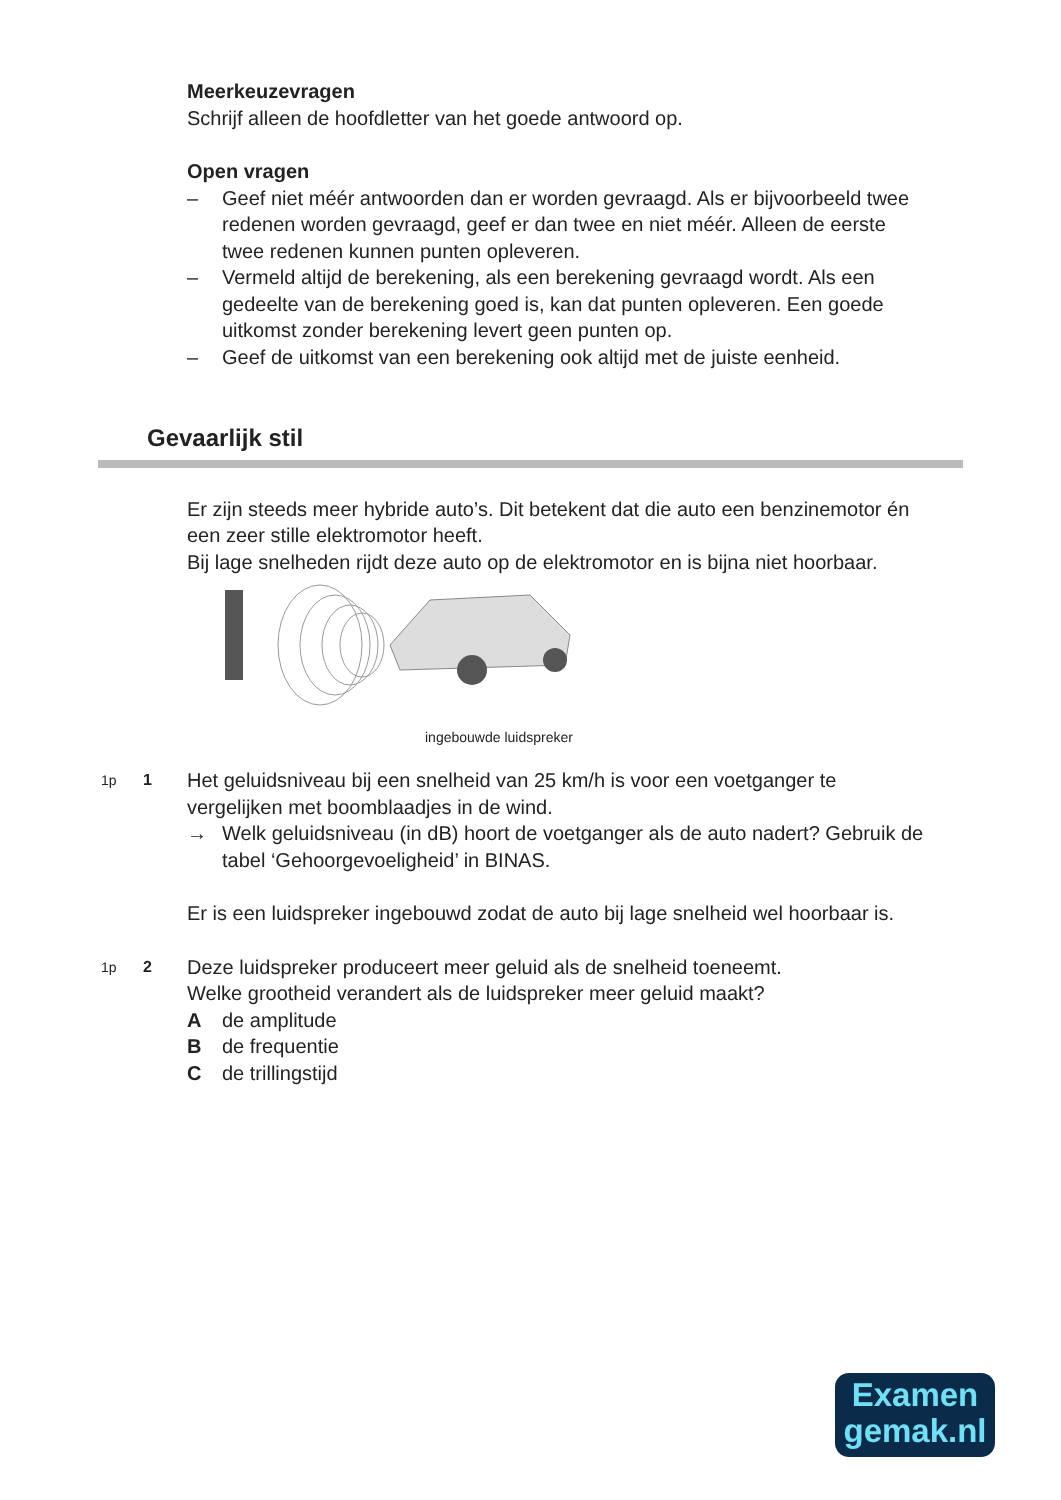Meerkeuzevragen
Schrijf alleen de hoofdletter van het goede antwoord op.
Open vragen
– Geef niet méér antwoorden dan er worden gevraagd. Als er bijvoorbeeld twee redenen worden gevraagd, geef er dan twee en niet méér. Alleen de eerste twee redenen kunnen punten opleveren.
– Vermeld altijd de berekening, als een berekening gevraagd wordt. Als een gedeelte van de berekening goed is, kan dat punten opleveren. Een goede uitkomst zonder berekening levert geen punten op.
– Geef de uitkomst van een berekening ook altijd met de juiste eenheid.
Gevaarlijk stil
Er zijn steeds meer hybride auto’s. Dit betekent dat die auto een benzinemotor én een zeer stille elektromotor heeft.
Bij lage snelheden rijdt deze auto op de elektromotor en is bijna niet hoorbaar.
ingebouwde luidspreker
1p 1 Het geluidsniveau bij een snelheid van 25 km/h is voor een voetganger te vergelijken met boomblaadjes in de wind.
→ Welk geluidsniveau (in dB) hoort de voetganger als de auto nadert? Gebruik de tabel ‘Gehoorgevoeligheid’ in BINAS.
Er is een luidspreker ingebouwd zodat de auto bij lage snelheid wel hoorbaar is.
1p 2 Deze luidspreker produceert meer geluid als de snelheid toeneemt.
Welke grootheid verandert als de luidspreker meer geluid maakt?
Ade amplitude
Bde frequentie
Cde trillingstijd
Examen
gemak.nl